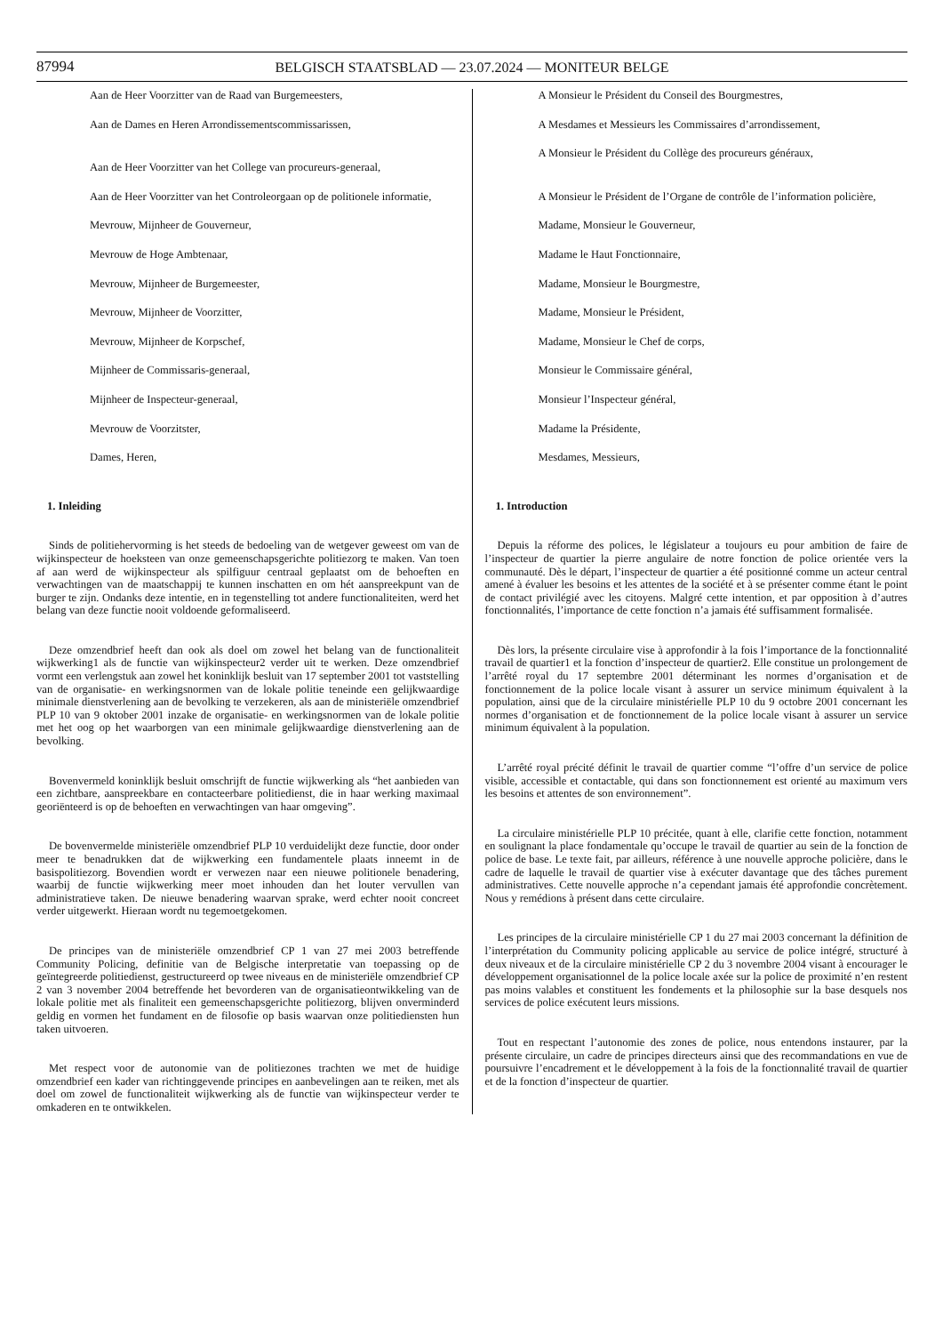87994 BELGISCH STAATSBLAD — 23.07.2024 — MONITEUR BELGE
Aan de Heer Voorzitter van de Raad van Burgemeesters,
Aan de Dames en Heren Arrondissementscommissarissen,
Aan de Heer Voorzitter van het College van procureurs-generaal,
Aan de Heer Voorzitter van het Controleorgaan op de politionele informatie,
Mevrouw, Mijnheer de Gouverneur,
Mevrouw de Hoge Ambtenaar,
Mevrouw, Mijnheer de Burgemeester,
Mevrouw, Mijnheer de Voorzitter,
Mevrouw, Mijnheer de Korpschef,
Mijnheer de Commissaris-generaal,
Mijnheer de Inspecteur-generaal,
Mevrouw de Voorzitster,
Dames, Heren,
1. Inleiding
Sinds de politiehervorming is het steeds de bedoeling van de wetgever geweest om van de wijkinspecteur de hoeksteen van onze gemeenschapsgerichte politiezorg te maken. Van toen af aan werd de wijkinspecteur als spilfiguur centraal geplaatst om de behoeften en verwachtingen van de maatschappij te kunnen inschatten en om hét aanspreekpunt van de burger te zijn. Ondanks deze intentie, en in tegenstelling tot andere functionaliteiten, werd het belang van deze functie nooit voldoende geformaliseerd.
Deze omzendbrief heeft dan ook als doel om zowel het belang van de functionaliteit wijkwerking1 als de functie van wijkinspecteur2 verder uit te werken. Deze omzendbrief vormt een verlengstuk aan zowel het koninklijk besluit van 17 september 2001 tot vaststelling van de organisatie- en werkingsnormen van de lokale politie teneinde een gelijkwaardige minimale dienstverlening aan de bevolking te verzekeren, als aan de ministeriële omzendbrief PLP 10 van 9 oktober 2001 inzake de organisatie- en werkingsnormen van de lokale politie met het oog op het waarborgen van een minimale gelijkwaardige dienstverlening aan de bevolking.
Bovenvermeld koninklijk besluit omschrijft de functie wijkwerking als “het aanbieden van een zichtbare, aanspreekbare en contacteerbare politiedienst, die in haar werking maximaal georiënteerd is op de behoeften en verwachtingen van haar omgeving”.
De bovenvermelde ministeriële omzendbrief PLP 10 verduidelijkt deze functie, door onder meer te benadrukken dat de wijkwerking een fundamentele plaats inneemt in de basispolitiezorg. Bovendien wordt er verwezen naar een nieuwe politionele benadering, waarbij de functie wijkwerking meer moet inhouden dan het louter vervullen van administratieve taken. De nieuwe benadering waarvan sprake, werd echter nooit concreet verder uitgewerkt. Hieraan wordt nu tegemoetgekomen.
De principes van de ministeriële omzendbrief CP 1 van 27 mei 2003 betreffende Community Policing, definitie van de Belgische interpretatie van toepassing op de geïntegreerde politiedienst, gestructureerd op twee niveaus en de ministeriële omzendbrief CP 2 van 3 november 2004 betreffende het bevorderen van de organisatieontwikkeling van de lokale politie met als finaliteit een gemeenschapsgerichte politiezorg, blijven onverminderd geldig en vormen het fundament en de filosofie op basis waarvan onze politiediensten hun taken uitvoeren.
Met respect voor de autonomie van de politiezones trachten we met de huidige omzendbrief een kader van richtinggevende principes en aanbevelingen aan te reiken, met als doel om zowel de functionaliteit wijkwerking als de functie van wijkinspecteur verder te omkaderen en te ontwikkelen.
A Monsieur le Président du Conseil des Bourgmestres,
A Mesdames et Messieurs les Commissaires d’arrondissement,
A Monsieur le Président du Collège des procureurs généraux,
A Monsieur le Président de l’Organe de contrôle de l’information policière,
Madame, Monsieur le Gouverneur,
Madame le Haut Fonctionnaire,
Madame, Monsieur le Bourgmestre,
Madame, Monsieur le Président,
Madame, Monsieur le Chef de corps,
Monsieur le Commissaire général,
Monsieur l’Inspecteur général,
Madame la Présidente,
Mesdames, Messieurs,
1. Introduction
Depuis la réforme des polices, le législateur a toujours eu pour ambition de faire de l’inspecteur de quartier la pierre angulaire de notre fonction de police orientée vers la communauté. Dès le départ, l’inspecteur de quartier a été positionné comme un acteur central amené à évaluer les besoins et les attentes de la société et à se présenter comme étant le point de contact privilégié avec les citoyens. Malgré cette intention, et par opposition à d’autres fonctionnalités, l’importance de cette fonction n’a jamais été suffisamment formalisée.
Dès lors, la présente circulaire vise à approfondir à la fois l’importance de la fonctionnalité travail de quartier1 et la fonction d’inspecteur de quartier2. Elle constitue un prolongement de l’arrêté royal du 17 septembre 2001 déterminant les normes d’organisation et de fonctionnement de la police locale visant à assurer un service minimum équivalent à la population, ainsi que de la circulaire ministérielle PLP 10 du 9 octobre 2001 concernant les normes d’organisation et de fonctionnement de la police locale visant à assurer un service minimum équivalent à la population.
L’arrêté royal précité définit le travail de quartier comme “l’offre d’un service de police visible, accessible et contactable, qui dans son fonctionnement est orienté au maximum vers les besoins et attentes de son environnement”.
La circulaire ministérielle PLP 10 précitée, quant à elle, clarifie cette fonction, notamment en soulignant la place fondamentale qu’occupe le travail de quartier au sein de la fonction de police de base. Le texte fait, par ailleurs, référence à une nouvelle approche policière, dans le cadre de laquelle le travail de quartier vise à exécuter davantage que des tâches purement administratives. Cette nouvelle approche n’a cependant jamais été approfondie concrètement. Nous y remédions à présent dans cette circulaire.
Les principes de la circulaire ministérielle CP 1 du 27 mai 2003 concernant la définition de l’interprétation du Community policing applicable au service de police intégré, structuré à deux niveaux et de la circulaire ministérielle CP 2 du 3 novembre 2004 visant à encourager le développement organisationnel de la police locale axée sur la police de proximité n’en restent pas moins valables et constituent les fondements et la philosophie sur la base desquels nos services de police exécutent leurs missions.
Tout en respectant l’autonomie des zones de police, nous entendons instaurer, par la présente circulaire, un cadre de principes directeurs ainsi que des recommandations en vue de poursuivre l’encadrement et le développement à la fois de la fonctionnalité travail de quartier et de la fonction d’inspecteur de quartier.